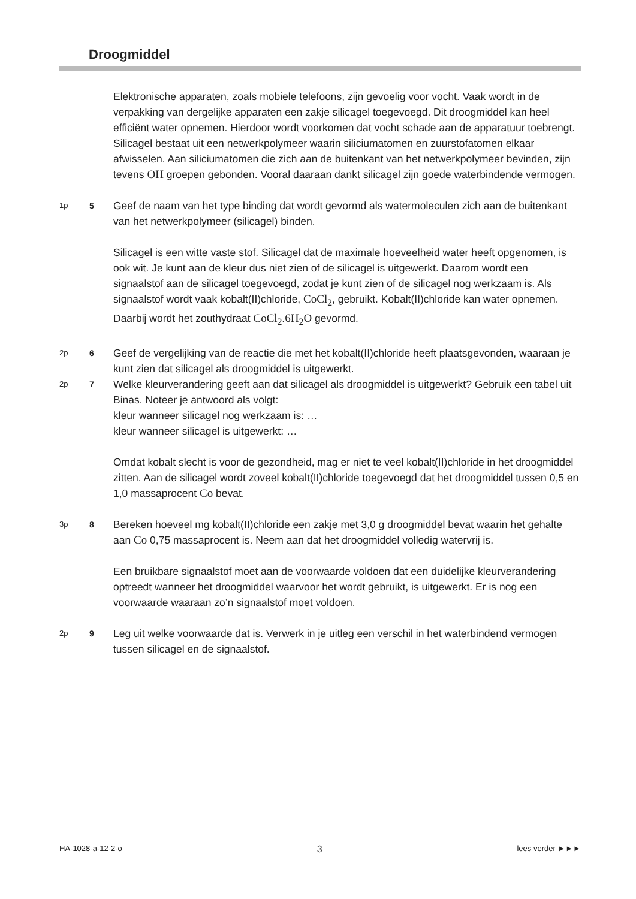Droogmiddel
Elektronische apparaten, zoals mobiele telefoons, zijn gevoelig voor vocht. Vaak wordt in de verpakking van dergelijke apparaten een zakje silicagel toegevoegd. Dit droogmiddel kan heel efficiënt water opnemen. Hierdoor wordt voorkomen dat vocht schade aan de apparatuur toebrengt.
Silicagel bestaat uit een netwerkpolymeer waarin siliciumatomen en zuurstofatomen elkaar afwisselen. Aan siliciumatomen die zich aan de buitenkant van het netwerkpolymeer bevinden, zijn tevens OH groepen gebonden. Vooral daaraan dankt silicagel zijn goede waterbindende vermogen.
1p 5
Geef de naam van het type binding dat wordt gevormd als watermoleculen zich aan de buitenkant van het netwerkpolymeer (silicagel) binden.
Silicagel is een witte vaste stof. Silicagel dat de maximale hoeveelheid water heeft opgenomen, is ook wit. Je kunt aan de kleur dus niet zien of de silicagel is uitgewerkt. Daarom wordt een signaalstof aan de silicagel toegevoegd, zodat je kunt zien of de silicagel nog werkzaam is. Als signaalstof wordt vaak kobalt(II)chloride, CoCl<sub>2</sub>, gebruikt. Kobalt(II)chloride kan water opnemen. Daarbij wordt het zouthydraat CoCl<sub>2</sub>.6H<sub>2</sub>O gevormd.
2p 6
Geef de vergelijking van de reactie die met het kobalt(II)chloride heeft plaatsgevonden, waaraan je kunt zien dat silicagel als droogmiddel is uitgewerkt.
2p 7
Welke kleurverandering geeft aan dat silicagel als droogmiddel is uitgewerkt? Gebruik een tabel uit Binas. Noteer je antwoord als volgt:
kleur wanneer silicagel nog werkzaam is: …
kleur wanneer silicagel is uitgewerkt: …
Omdat kobalt slecht is voor de gezondheid, mag er niet te veel kobalt(II)chloride in het droogmiddel zitten. Aan de silicagel wordt zoveel kobalt(II)chloride toegevoegd dat het droogmiddel tussen 0,5 en 1,0 massaprocent Co bevat.
3p 8
Bereken hoeveel mg kobalt(II)chloride een zakje met 3,0 g droogmiddel bevat waarin het gehalte aan Co 0,75 massaprocent is. Neem aan dat het droogmiddel volledig watervrij is.
Een bruikbare signaalstof moet aan de voorwaarde voldoen dat een duidelijke kleurverandering optreedt wanneer het droogmiddel waarvoor het wordt gebruikt, is uitgewerkt. Er is nog een voorwaarde waaraan zo’n signaalstof moet voldoen.
2p 9
Leg uit welke voorwaarde dat is. Verwerk in je uitleg een verschil in het waterbindend vermogen tussen silicagel en de signaalstof.
HA-1028-a-12-2-o 3 lees verder ►►►